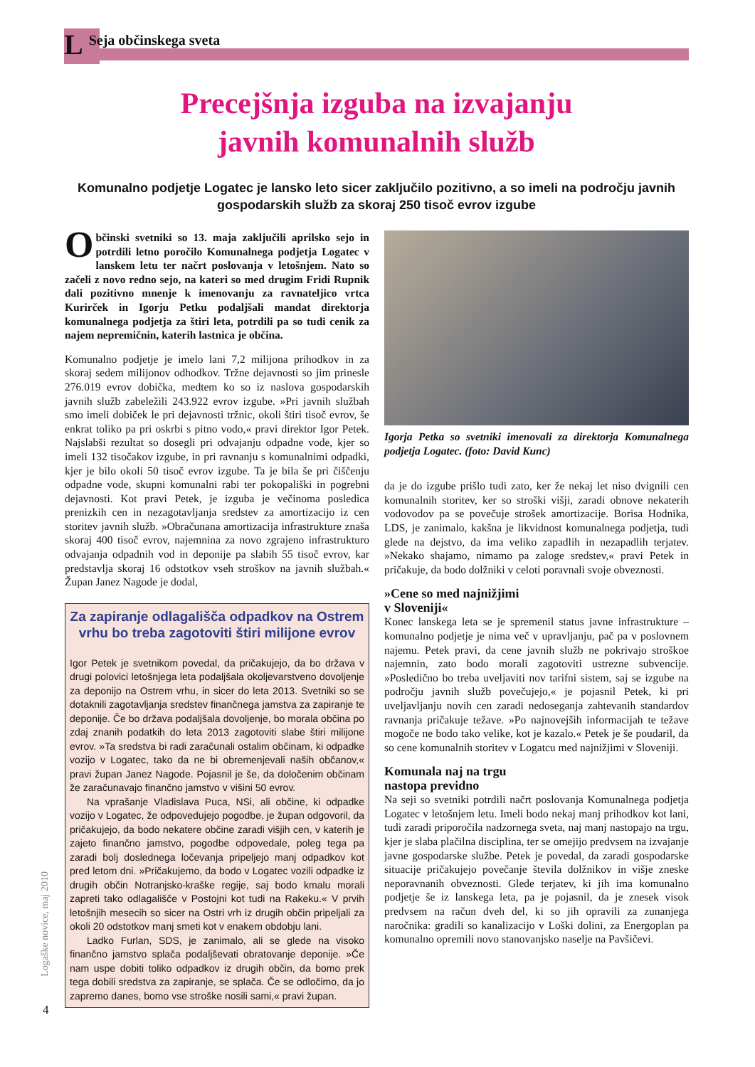L Seja občinskega sveta
Precejšnja izguba na izvajanju
javnih komunalnih služb
Komunalno podjetje Logatec je lansko leto sicer zaključilo pozitivno, a so imeli na področju javnih gospodarskih služb za skoraj 250 tisoč evrov izgube
Občinski svetniki so 13. maja zaključili aprilsko sejo in potrdili letno poročilo Komunalnega podjetja Logatec v lanskem letu ter načrt poslovanja v letošnjem. Nato so začeli z novo redno sejo, na kateri so med drugim Fridi Rupnik dali pozitivno mnenje k imenovanju za ravnateljico vrtca Kurirček in Igorju Petku podaljšali mandat direktorja komunalnega podjetja za štiri leta, potrdili pa so tudi cenik za najem nepremičnin, katerih lastnica je občina.
Komunalno podjetje je imelo lani 7,2 milijona prihodkov in za skoraj sedem milijonov odhodkov. Tržne dejavnosti so jim prinesle 276.019 evrov dobička, medtem ko so iz naslova gospodarskih javnih služb zabeležili 243.922 evrov izgube. »Pri javnih službah smo imeli dobiček le pri dejavnosti tržnic, okoli štiri tisoč evrov, še enkrat toliko pa pri oskrbi s pitno vodo,« pravi direktor Igor Petek. Najslabši rezultat so dosegli pri odvajanju odpadne vode, kjer so imeli 132 tisočakov izgube, in pri ravnanju s komunalnimi odpadki, kjer je bilo okoli 50 tisoč evrov izgube. Ta je bila še pri čiščenju odpadne vode, skupni komunalni rabi ter pokopališki in pogrebni dejavnosti. Kot pravi Petek, je izguba je večinoma posledica prenizkih cen in nezagotavljanja sredstev za amortizacijo iz cen storitev javnih služb. »Obračunana amortizacija infrastrukture znaša skoraj 400 tisoč evrov, najemnina za novo zgrajeno infrastrukturo odvajanja odpadnih vod in deponije pa slabih 55 tisoč evrov, kar predstavlja skoraj 16 odstotkov vseh stroškov na javnih službah.« Župan Janez Nagode je dodal,
Za zapiranje odlagališča odpadkov na Ostrem vrhu bo treba zagotoviti štiri milijone evrov
Igor Petek je svetnikom povedal, da pričakujejo, da bo država v drugi polovici letošnjega leta podaljšala okoljevarstveno dovoljenje za deponijo na Ostrem vrhu, in sicer do leta 2013. Svetniki so se dotaknili zagotavljanja sredstev finančnega jamstva za zapiranje te deponije. Če bo država podaljšala dovoljenje, bo morala občina po zdaj znanih podatkih do leta 2013 zagotoviti slabe štiri milijone evrov. »Ta sredstva bi radi zaračunali ostalim občinam, ki odpadke vozijo v Logatec, tako da ne bi obremenjevali naših občanov,« pravi župan Janez Nagode. Pojasnil je še, da določenim občinam že zaračunavajo finančno jamstvo v višini 50 evrov.
Na vprašanje Vladislava Puca, NSi, ali občine, ki odpadke vozijo v Logatec, že odpovedujejo pogodbe, je župan odgovoril, da pričakujejo, da bodo nekatere občine zaradi višjih cen, v katerih je zajeto finančno jamstvo, pogodbe odpovedale, poleg tega pa zaradi bolj doslednega ločevanja pripeljejo manj odpadkov kot pred letom dni. »Pričakujemo, da bodo v Logatec vozili odpadke iz drugih občin Notranjsko-kraške regije, saj bodo kmalu morali zapreti tako odlagališče v Postojni kot tudi na Rakeku.« V prvih letošnjih mesecih so sicer na Ostri vrh iz drugih občin pripeljali za okoli 20 odstotkov manj smeti kot v enakem obdobju lani.
Ladko Furlan, SDS, je zanimalo, ali se glede na visoko finančno jamstvo splača podaljševati obratovanje deponije. »Če nam uspe dobiti toliko odpadkov iz drugih občin, da bomo prek tega dobili sredstva za zapiranje, se splača. Če se odločimo, da jo zapremo danes, bomo vse stroške nosili sami,« pravi župan.
Igorja Petka so svetniki imenovali za direktorja Komunalnega podjetja Logatec. (foto: David Kunc)
da je do izgube prišlo tudi zato, ker že nekaj let niso dvignili cen komunalnih storitev, ker so stroški višji, zaradi obnove nekaterih vodovodov pa se povečuje strošek amortizacije. Borisa Hodnika, LDS, je zanimalo, kakšna je likvidnost komunalnega podjetja, tudi glede na dejstvo, da ima veliko zapadlih in nezapadlih terjatev. »Nekako shajamo, nimamo pa zaloge sredstev,« pravi Petek in pričakuje, da bodo dolžniki v celoti poravnali svoje obveznosti.
»Cene so med najnižjimi
v Sloveniji«
Konec lanskega leta se je spremenil status javne infrastrukture – komunalno podjetje je nima več v upravljanju, pač pa v poslovnem najemu. Petek pravi, da cene javnih služb ne pokrivajo stroškoe najemnin, zato bodo morali zagotoviti ustrezne subvencije. »Posledično bo treba uveljaviti nov tarifni sistem, saj se izgube na področju javnih služb povečujejo,« je pojasnil Petek, ki pri uveljavljanju novih cen zaradi nedoseganja zahtevanih standardov ravnanja pričakuje težave. »Po najnovejših informacijah te težave mogoče ne bodo tako velike, kot je kazalo.« Petek je še poudaril, da so cene komunalnih storitev v Logatcu med najnižjimi v Sloveniji.
Komunala naj na trgu
nastopa previdno
Na seji so svetniki potrdili načrt poslovanja Komunalnega podjetja Logatec v letošnjem letu. Imeli bodo nekaj manj prihodkov kot lani, tudi zaradi priporočila nadzornega sveta, naj manj nastopajo na trgu, kjer je slaba plačilna disciplina, ter se omejijo predvsem na izvajanje javne gospodarske službe. Petek je povedal, da zaradi gospodarske situacije pričakujejo povečanje števila dolžnikov in višje zneske neporavnanih obveznosti. Glede terjatev, ki jih ima komunalno podjetje še iz lanskega leta, pa je pojasnil, da je znesek visok predvsem na račun dveh del, ki so jih opravili za zunanjega naročnika: gradili so kanalizacijo v Loški dolini, za Energoplan pa komunalno opremili novo stanovanjsko naselje na Pavšičevi.
Logaške novice, maj 2010
4